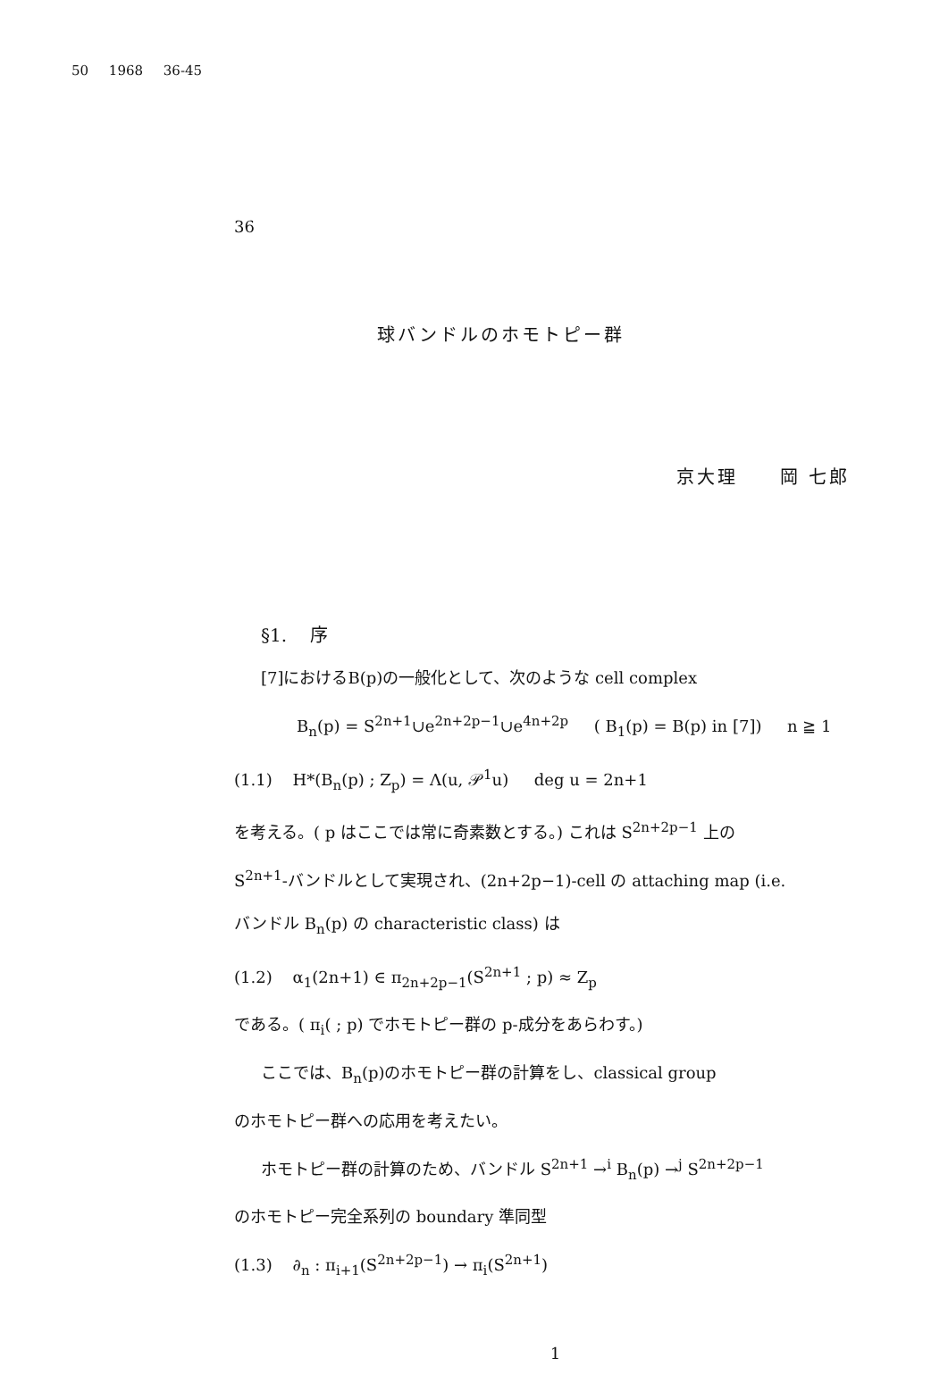50 1968 36-45
36
球バンドルのホモトピー群
京大理 岡 七郎
§1. 序
[7]におけるB(p)の一般化として、次のような cell complex
B<sub>n</sub>(p) = S<sup>2n+1</sup>∪e<sup>2n+2p−1</sup>∪e<sup>4n+2p</sup> ( B<sub>1</sub>(p) = B(p) in [7]) n ≧ 1
(1.1) H*(B<sub>n</sub>(p) ; Z<sub>p</sub>) = Λ(u, 𝒫<sup>1</sup>u) deg u = 2n+1
を考える。( p はここでは常に奇素数とする。) これは S<sup>2n+2p−1</sup> 上の
S<sup>2n+1</sup>-バンドルとして実現され、(2n+2p−1)-cell の attaching map (i.e.
バンドル B<sub>n</sub>(p) の characteristic class) は
(1.2) α<sub>1</sub>(2n+1) ∈ π<sub>2n+2p−1</sub>(S<sup>2n+1</sup> ; p) ≈ Z<sub>p</sub>
である。( π<sub>i</sub>( ; p) でホモトピー群の p-成分をあらわす。)
ここでは、B<sub>n</sub>(p)のホモトピー群の計算をし、classical group
のホモトピー群への応用を考えたい。
ホモトピー群の計算のため、バンドル S<sup>2n+1</sup> →<sup>i</sup> B<sub>n</sub>(p) →<sup>j</sup> S<sup>2n+2p−1</sup>
のホモトピー完全系列の boundary 準同型
(1.3) ∂<sub>n</sub> : π<sub>i+1</sub>(S<sup>2n+2p−1</sup>) → π<sub>i</sub>(S<sup>2n+1</sup>)
1